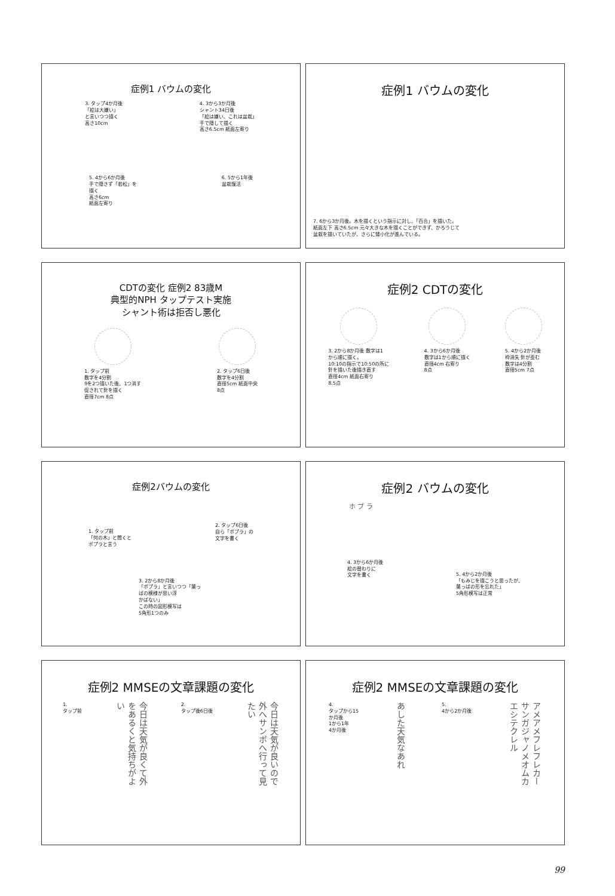症例1 バウムの変化
3. タップ4か月後
「絵は大嫌い」
と言いつつ描く
高さ10cm
4. 3から3か月後
シャント34日後
「絵は嫌い、これは盆栽」
手で隠して描く
高さ6.5cm 紙面左寄り
5. 4から6か月後
手で隠さず「若松」を
描く
高さ6cm
紙面左寄り
6. 5から1年後
盆栽復活
症例1 バウムの変化
7. 6から3か月後。木を描くという指示に対し、「百合」を描いた。
紙面左下 高さ6.5cm 元々大きな木を描くことができず、かろうじて
盆栽を描いていたが、さらに矮小化が進んでいる。
CDTの変化 症例2 83歳M
典型的NPH タップテスト実施
シャント術は拒否し悪化
1. タップ前
数字を4分割
9を2つ描いた後、1つ消す
促されて針を描く
直径7cm 8点
2. タップ6日後
数字を4分割
直径5cm 紙面中央
8点
症例2 CDTの変化
3. 2から8か月後 数字は1
から順に描く。
10:10の指示で10:50の所に
針を描いた後描き直す
直径4cm 紙面右寄り
8.5点
4. 3から6か月後
数字は1から順に描く
直径4cm 右寄り
8点
5. 4から2か月後
枠消失 針が歪む
数字は4分割
直径5cm 7点
症例2バウムの変化
1. タップ前
「何の木」と聞くと
ポプラと言う
2. タップ6日後
自ら「ポプラ」の
文字を書く
3. 2から8か月後
「ポプラ」と言いつつ「葉っ
ぱの模様が思い浮
かばない」
この時の図形模写は
5角形1つのみ
症例2 バウムの変化
ホ プ ラ
4. 3から6か月後
絵の替わりに
文字を書く
5. 4から2か月後
「もみじを描こうと思ったが、
葉っぱの形を忘れた」
5角形模写は正常
症例2 MMSEの文章課題の変化
1.
タップ前
今日は天気が良くて外をあるくと気持ちがよい
2.
タップ後6日後
今日は天気が良いので外へサンポへ行って見たい
症例2 MMSEの文章課題の変化
4.
タップから15
か月後
1から1年
4か月後
あした天気なあれ
5.
4から2か月後
アメアメフレフレカーサンガジャノメオムカエシテクレル
99